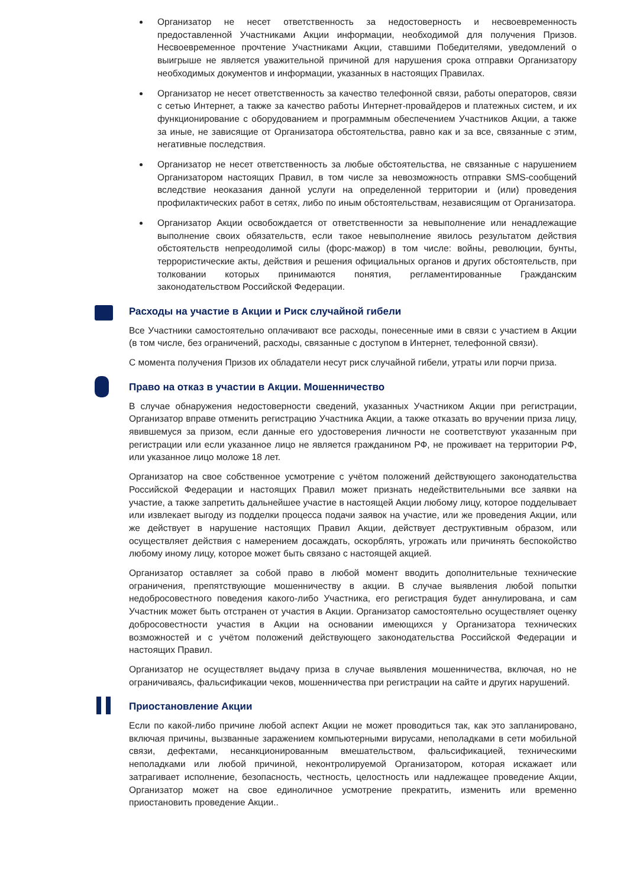Организатор не несет ответственность за недостоверность и несвоевременность предоставленной Участниками Акции информации, необходимой для получения Призов. Несвоевременное прочтение Участниками Акции, ставшими Победителями, уведомлений о выигрыше не является уважительной причиной для нарушения срока отправки Организатору необходимых документов и информации, указанных в настоящих Правилах.
Организатор не несет ответственность за качество телефонной связи, работы операторов, связи с сетью Интернет, а также за качество работы Интернет-провайдеров и платежных систем, и их функционирование с оборудованием и программным обеспечением Участников Акции, а также за иные, не зависящие от Организатора обстоятельства, равно как и за все, связанные с этим, негативные последствия.
Организатор не несет ответственность за любые обстоятельства, не связанные с нарушением Организатором настоящих Правил, в том числе за невозможность отправки SMS-сообщений вследствие неоказания данной услуги на определенной территории и (или) проведения профилактических работ в сетях, либо по иным обстоятельствам, независящим от Организатора.
Организатор Акции освобождается от ответственности за невыполнение или ненадлежащие выполнение своих обязательств, если такое невыполнение явилось результатом действия обстоятельств непреодолимой силы (форс-мажор) в том числе: войны, революции, бунты, террористические акты, действия и решения официальных органов и других обстоятельств, при толковании которых принимаются понятия, регламентированные Гражданским законодательством Российской Федерации.
Расходы на участие в Акции и Риск случайной гибели
Все Участники самостоятельно оплачивают все расходы, понесенные ими в связи с участием в Акции (в том числе, без ограничений, расходы, связанные с доступом в Интернет, телефонной связи).
С момента получения Призов их обладатели несут риск случайной гибели, утраты или порчи приза.
Право на отказ в участии в Акции. Мошенничество
В случае обнаружения недостоверности сведений, указанных Участником Акции при регистрации, Организатор вправе отменить регистрацию Участника Акции, а также отказать во вручении приза лицу, явившемуся за призом, если данные его удостоверения личности не соответствуют указанным при регистрации или если указанное лицо не является гражданином РФ, не проживает на территории РФ, или указанное лицо моложе 18 лет.
Организатор на свое собственное усмотрение с учётом положений действующего законодательства Российской Федерации и настоящих Правил может признать недействительными все заявки на участие, а также запретить дальнейшее участие в настоящей Акции любому лицу, которое подделывает или извлекает выгоду из подделки процесса подачи заявок на участие, или же проведения Акции, или же действует в нарушение настоящих Правил Акции, действует деструктивным образом, или осуществляет действия с намерением досаждать, оскорблять, угрожать или причинять беспокойство любому иному лицу, которое может быть связано с настоящей акцией.
Организатор оставляет за собой право в любой момент вводить дополнительные технические ограничения, препятствующие мошенничеству в акции. В случае выявления любой попытки недобросовестного поведения какого-либо Участника, его регистрация будет аннулирована, и сам Участник может быть отстранен от участия в Акции. Организатор самостоятельно осуществляет оценку добросовестности участия в Акции на основании имеющихся у Организатора технических возможностей и с учётом положений действующего законодательства Российской Федерации и настоящих Правил.
Организатор не осуществляет выдачу приза в случае выявления мошенничества, включая, но не ограничиваясь, фальсификации чеков, мошенничества при регистрации на сайте и других нарушений.
Приостановление Акции
Если по какой-либо причине любой аспект Акции не может проводиться так, как это запланировано, включая причины, вызванные заражением компьютерными вирусами, неполадками в сети мобильной связи, дефектами, несанкционированным вмешательством, фальсификацией, техническими неполадками или любой причиной, неконтролируемой Организатором, которая искажает или затрагивает исполнение, безопасность, честность, целостность или надлежащее проведение Акции, Организатор может на свое единоличное усмотрение прекратить, изменить или временно приостановить проведение Акции..